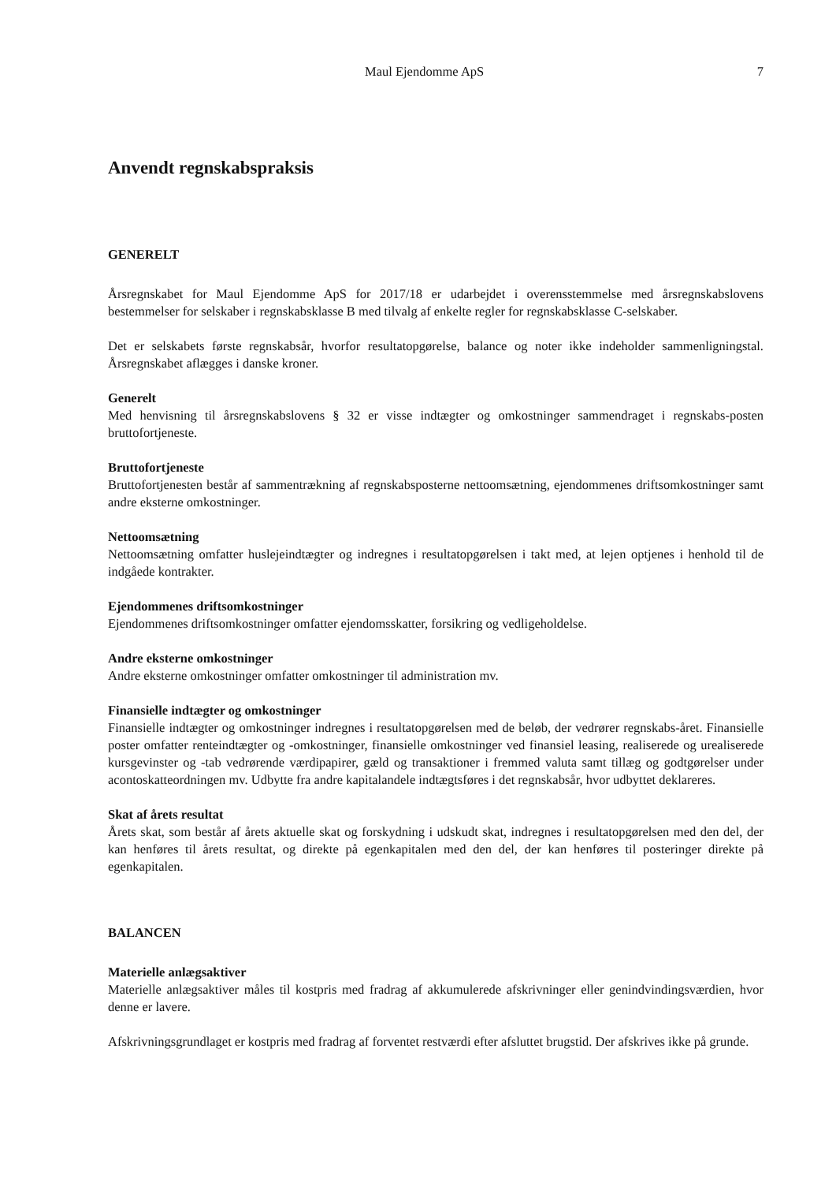Maul Ejendomme ApS 7
Anvendt regnskabspraksis
GENERELT
Årsregnskabet for Maul Ejendomme ApS for 2017/18 er udarbejdet i overensstemmelse med årsregnskabslovens bestemmelser for selskaber i regnskabsklasse B med tilvalg af enkelte regler for regnskabsklasse C-selskaber.
Det er selskabets første regnskabsår, hvorfor resultatopgørelse, balance og noter ikke indeholder sammenligningstal. Årsregnskabet aflægges i danske kroner.
Generelt
Med henvisning til årsregnskabslovens § 32 er visse indtægter og omkostninger sammendraget i regnskabs-posten bruttofortjeneste.
Bruttofortjeneste
Bruttofortjenesten består af sammentrækning af regnskabsposterne nettoomsætning, ejendommenes driftsomkostninger samt andre eksterne omkostninger.
Nettoomsætning
Nettoomsætning omfatter huslejeindtægter og indregnes i resultatopgørelsen i takt med, at lejen optjenes i henhold til de indgåede kontrakter.
Ejendommenes driftsomkostninger
Ejendommenes driftsomkostninger omfatter ejendomsskatter, forsikring og vedligeholdelse.
Andre eksterne omkostninger
Andre eksterne omkostninger omfatter omkostninger til administration mv.
Finansielle indtægter og omkostninger
Finansielle indtægter og omkostninger indregnes i resultatopgørelsen med de beløb, der vedrører regnskabs-året. Finansielle poster omfatter renteindtægter og -omkostninger, finansielle omkostninger ved finansiel leasing, realiserede og urealiserede kursgevinster og -tab vedrørende værdipapirer, gæld og transaktioner i fremmed valuta samt tillæg og godtgørelser under acontoskatteordningen mv. Udbytte fra andre kapitalandele indtægtsføres i det regnskabsår, hvor udbyttet deklareres.
Skat af årets resultat
Årets skat, som består af årets aktuelle skat og forskydning i udskudt skat, indregnes i resultatopgørelsen med den del, der kan henføres til årets resultat, og direkte på egenkapitalen med den del, der kan henføres til posteringer direkte på egenkapitalen.
BALANCEN
Materielle anlægsaktiver
Materielle anlægsaktiver måles til kostpris med fradrag af akkumulerede afskrivninger eller genindvindingsværdien, hvor denne er lavere.
Afskrivningsgrundlaget er kostpris med fradrag af forventet restværdi efter afsluttet brugstid. Der afskrives ikke på grunde.